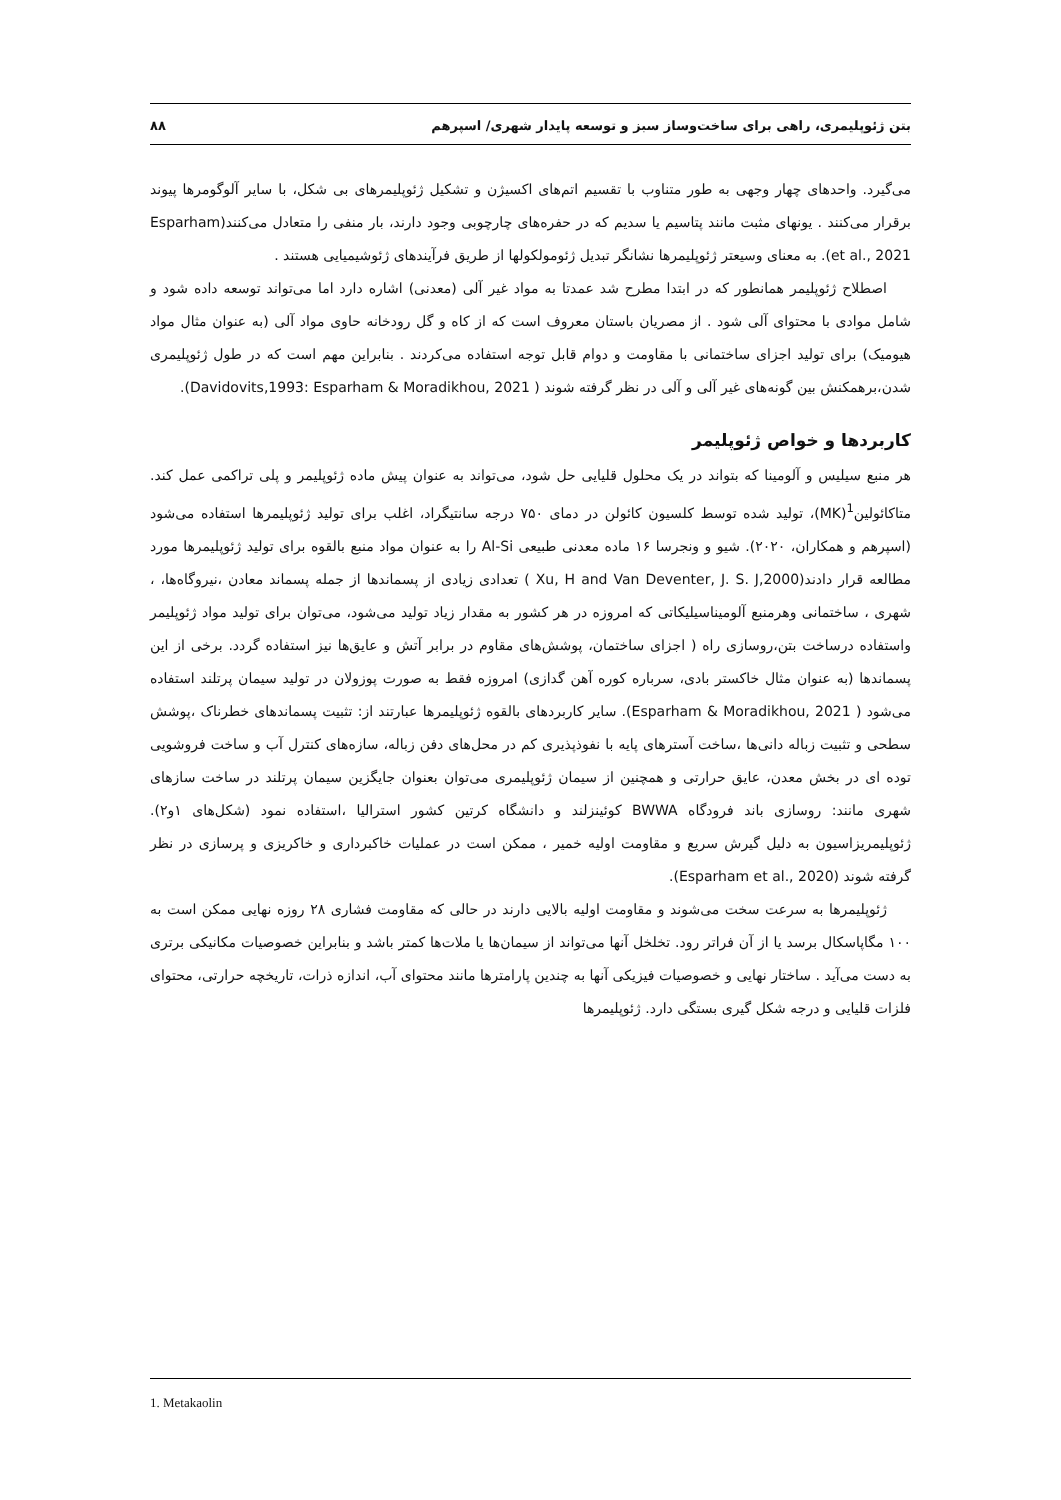بتن ژئوپلیمری، راهی برای ساخت‌وساز سبز و توسعه پایدار شهری/ اسپرهم ۸۸
می‌گیرد. واحدهای چهار وجهی به طور متناوب با تقسیم اتم‌های اکسیژن و تشکیل ژئوپلیمرهای بی شکل، با سایر آلوگومرها پیوند برقرار می‌کنند . یونهای مثبت مانند پتاسیم یا سدیم که در حفره‌های چارچوبی وجود دارند، بار منفی را متعادل می‌کنند(Esparham et al., 2021). به معنای وسیعتر ژئوپلیمرها نشانگر تبدیل ژئومولکولها از طریق فرآیندهای ژئوشیمیایی هستند .
اصطلاح ژئوپلیمر همانطور که در ابتدا مطرح شد عمدتا به مواد غیر آلی (معدنی) اشاره دارد اما می‌تواند توسعه داده شود و شامل موادی با محتوای آلی شود . از مصریان باستان معروف است که از کاه و گل رودخانه حاوی مواد آلی (به عنوان مثال مواد هیومیک) برای تولید اجزای ساختمانی با مقاومت و دوام قابل توجه استفاده می‌کردند . بنابراین مهم است که در طول ژئوپلیمری شدن،برهمکنش بین گونه‌های غیر آلی و آلی در نظر گرفته شوند ( Davidovits,1993: Esparham & Moradikhou, 2021).
کاربردها و خواص ژئوپلیمر
هر منبع سیلیس و آلومینا که بتواند در یک محلول قلیایی حل شود، می‌تواند به عنوان پیش ماده ژئوپلیمر و پلی تراکمی عمل کند. متاکائولین<sup>1</sup>(MK)، تولید شده توسط کلسیون کائولن در دمای ۷۵۰ درجه سانتیگراد، اغلب برای تولید ژئوپلیمرها استفاده می‌شود (اسپرهم و همکاران، ۲۰۲۰). شیو و ونجرسا ۱۶ ماده معدنی طبیعی Al-Si را به عنوان مواد منبع بالقوه برای تولید ژئوپلیمرها مورد مطالعه قرار دادند(Xu, H and Van Deventer, J. S. J,2000 ) تعدادی زیادی از پسماندها از جمله پسماند معادن ،نیروگاه‌ها، ، شهری ، ساختمانی وهرمنبع آلومیناسیلیکاتی که امروزه در هر کشور به مقدار زیاد تولید می‌شود، می‌توان برای تولید مواد ژئوپلیمر واستفاده درساخت بتن،روسازی راه ( اجزای ساختمان، پوشش‌های مقاوم در برابر آتش و عایق‌ها نیز استفاده گردد. برخی از این پسماندها (به عنوان مثال خاکستر بادی، سرباره کوره آهن گدازی) امروزه فقط به صورت پوزولان در تولید سیمان پرتلند استفاده می‌شود ( Esparham & Moradikhou, 2021). سایر کاربردهای بالقوه ژئوپلیمرها عبارتند از: تثبیت پسماندهای خطرناک ،پوشش سطحی و تثبیت زباله دانی‌ها ،ساخت آسترهای پایه با نفوذپذیری کم در محل‌های دفن زباله، سازه‌های کنترل آب و ساخت فروشویی توده ای در بخش معدن، عایق حرارتی و همچنین از سیمان ژئوپلیمری می‌توان بعنوان جایگزین سیمان پرتلند در ساخت سازهای شهری مانند: روسازی باند فرودگاه BWWA کوئینزلند و دانشگاه کرتین کشور استرالیا ،استفاده نمود (شکل‌های ۱و۲). ژئوپلیمریزاسیون به دلیل گیرش سریع و مقاومت اولیه خمیر ، ممکن است در عملیات خاکبرداری و خاکریزی و پرسازی در نظر گرفته شوند (Esparham et al., 2020).
ژئوپلیمرها به سرعت سخت می‌شوند و مقاومت اولیه بالایی دارند در حالی که مقاومت فشاری ۲۸ روزه نهایی ممکن است به ۱۰۰ مگاپاسکال برسد یا از آن فراتر رود. تخلخل آنها می‌تواند از سیمان‌ها یا ملات‌ها کمتر باشد و بنابراین خصوصیات مکانیکی برتری به دست می‌آید . ساختار نهایی و خصوصیات فیزیکی آنها به چندین پارامترها مانند محتوای آب، اندازه ذرات، تاریخچه حرارتی، محتوای فلزات قلیایی و درجه شکل گیری بستگی دارد. ژئوپلیمرها
1. Metakaolin